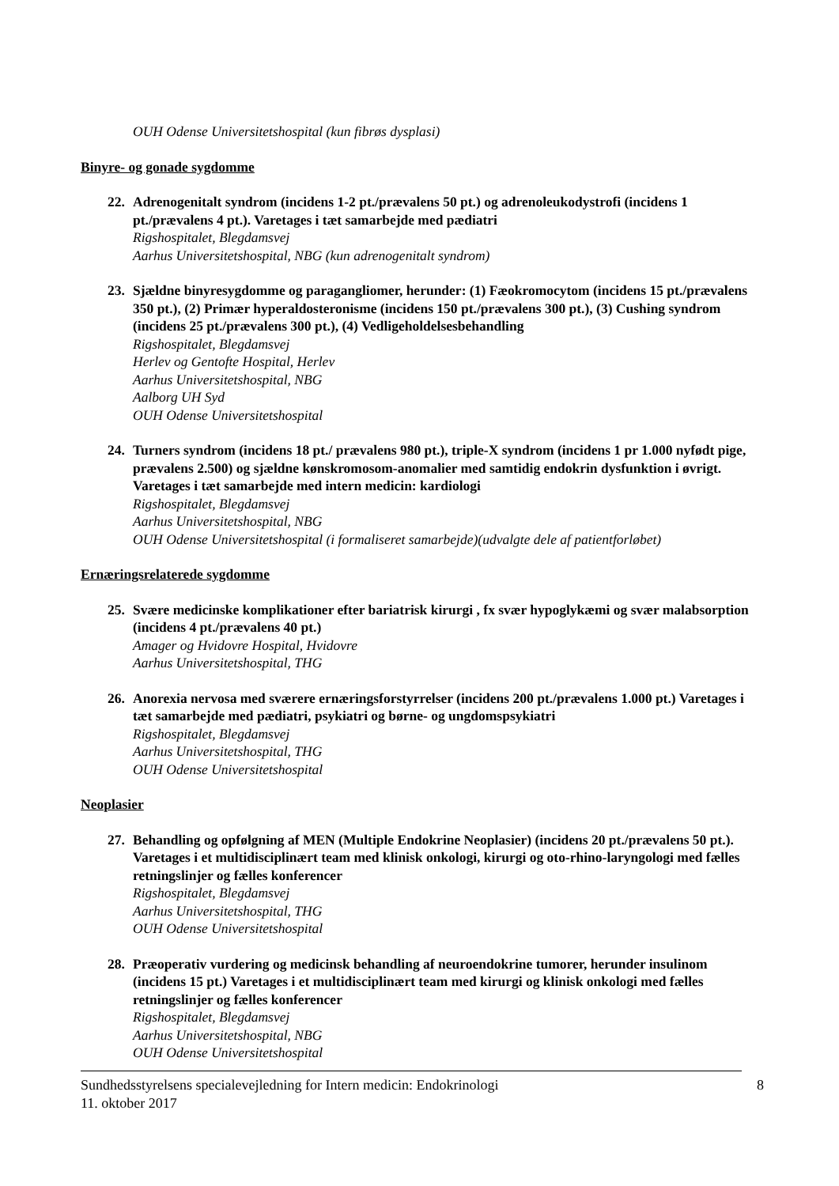OUH Odense Universitetshospital (kun fibrøs dysplasi)
Binyre- og gonade sygdomme
22. Adrenogenitalt syndrom (incidens 1-2 pt./prævalens 50 pt.) og adrenoleukodystrofi (incidens 1 pt./prævalens 4 pt.). Varetages i tæt samarbejde med pædiatri
Rigshospitalet, Blegdamsvej
Aarhus Universitetshospital, NBG (kun adrenogenitalt syndrom)
23. Sjældne binyresygdomme og paragangliomer, herunder: (1) Fæokromocytom (incidens 15 pt./prævalens 350 pt.), (2) Primær hyperaldosteronisme (incidens 150 pt./prævalens 300 pt.), (3) Cushing syndrom (incidens 25 pt./prævalens 300 pt.), (4) Vedligeholdelsesbehandling
Rigshospitalet, Blegdamsvej
Herlev og Gentofte Hospital, Herlev
Aarhus Universitetshospital, NBG
Aalborg UH Syd
OUH Odense Universitetshospital
24. Turners syndrom (incidens 18 pt./ prævalens 980 pt.), triple-X syndrom (incidens 1 pr 1.000 nyfødt pige, prævalens 2.500) og sjældne kønskromosom-anomalier med samtidig endokrin dysfunktion i øvrigt. Varetages i tæt samarbejde med intern medicin: kardiologi
Rigshospitalet, Blegdamsvej
Aarhus Universitetshospital, NBG
OUH Odense Universitetshospital (i formaliseret samarbejde)(udvalgte dele af patientforløbet)
Ernæringsrelaterede sygdomme
25. Svære medicinske komplikationer efter bariatrisk kirurgi , fx svær hypoglykæmi og svær malabsorption (incidens 4 pt./prævalens 40 pt.)
Amager og Hvidovre Hospital, Hvidovre
Aarhus Universitetshospital, THG
26. Anorexia nervosa med sværere ernæringsforstyrrelser (incidens 200 pt./prævalens 1.000 pt.) Varetages i tæt samarbejde med pædiatri, psykiatri og børne- og ungdomspsykiatri
Rigshospitalet, Blegdamsvej
Aarhus Universitetshospital, THG
OUH Odense Universitetshospital
Neoplasier
27. Behandling og opfølgning af MEN (Multiple Endokrine Neoplasier) (incidens 20 pt./prævalens 50 pt.). Varetages i et multidisciplinært team med klinisk onkologi, kirurgi og oto-rhino-laryngologi med fælles retningslinjer og fælles konferencer
Rigshospitalet, Blegdamsvej
Aarhus Universitetshospital, THG
OUH Odense Universitetshospital
28. Præoperativ vurdering og medicinsk behandling af neuroendokrine tumorer, herunder insulinom (incidens 15 pt.) Varetages i et multidisciplinært team med kirurgi og klinisk onkologi med fælles retningslinjer og fælles konferencer
Rigshospitalet, Blegdamsvej
Aarhus Universitetshospital, NBG
OUH Odense Universitetshospital
Sundhedsstyrelsens specialevejledning for Intern medicin: Endokrinologi
11. oktober 2017
8